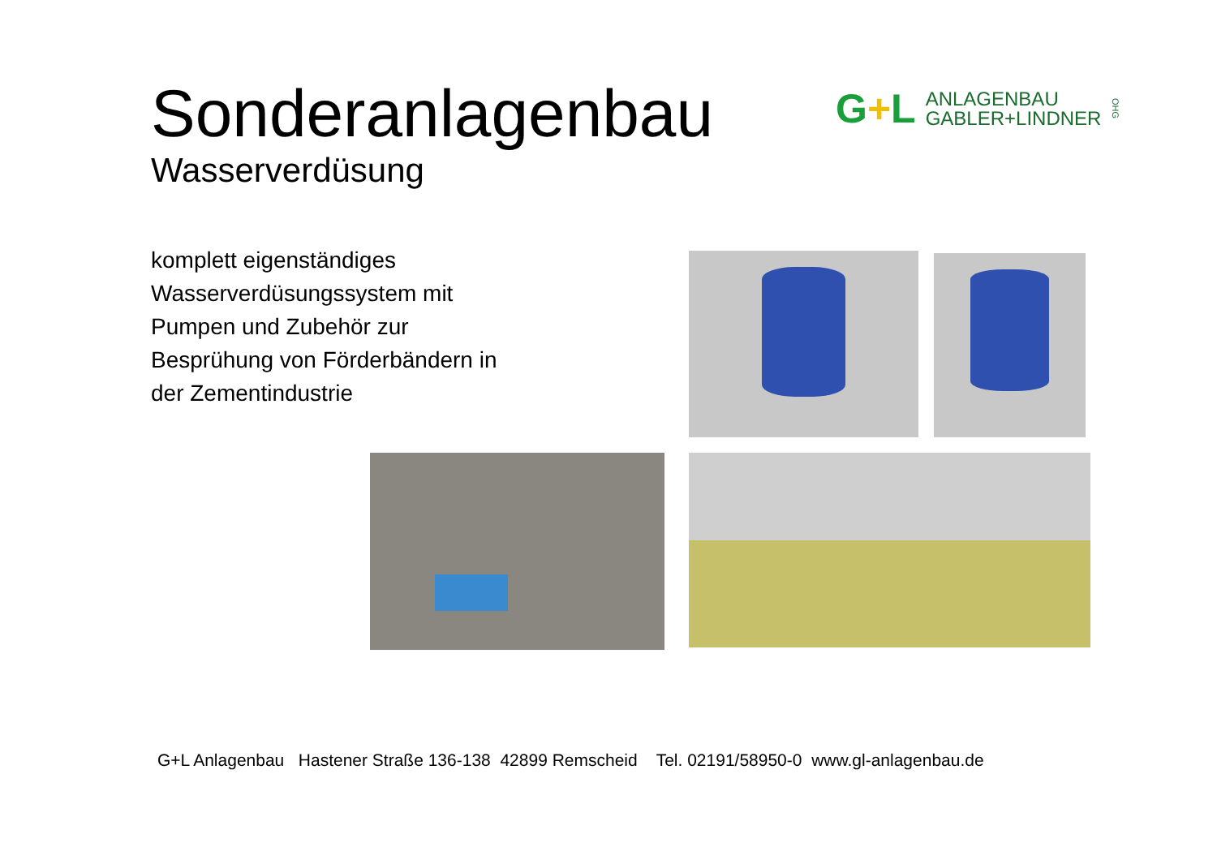Sonderanlagenbau
Wasserverdüsung
G+L
ANLAGENBAU
GABLER+LINDNER
OHG
komplett eigenständiges
Wasserverdüsungssystem mit
Pumpen und Zubehör zur
Besprühung von Förderbändern in
der Zementindustrie
G+L Anlagenbau Hastener Straße 136-138 42899 Remscheid Tel. 02191/58950-0 www.gl-anlagenbau.de